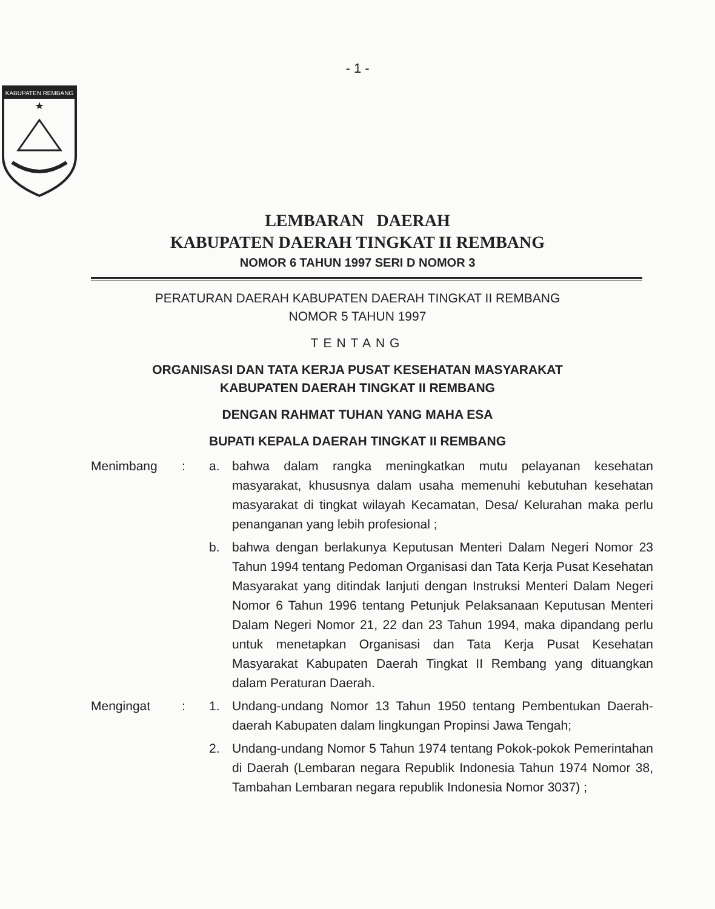- 1 -
KABUPATEN REMBANG
LEMBARAN DAERAH
KABUPATEN DAERAH TINGKAT II REMBANG
NOMOR 6 TAHUN 1997 SERI D NOMOR 3
PERATURAN DAERAH KABUPATEN DAERAH TINGKAT II REMBANG
NOMOR 5 TAHUN 1997
TENTANG
ORGANISASI DAN TATA KERJA PUSAT KESEHATAN MASYARAKAT
KABUPATEN DAERAH TINGKAT II REMBANG
DENGAN RAHMAT TUHAN YANG MAHA ESA
BUPATI KEPALA DAERAH TINGKAT II REMBANG
Menimbang : a. bahwa dalam rangka meningkatkan mutu pelayanan kesehatan masyarakat, khususnya dalam usaha memenuhi kebutuhan kesehatan masyarakat di tingkat wilayah Kecamatan, Desa/ Kelurahan maka perlu penanganan yang lebih profesional ;
b. bahwa dengan berlakunya Keputusan Menteri Dalam Negeri Nomor 23 Tahun 1994 tentang Pedoman Organisasi dan Tata Kerja Pusat Kesehatan Masyarakat yang ditindak lanjuti dengan Instruksi Menteri Dalam Negeri Nomor 6 Tahun 1996 tentang Petunjuk Pelaksanaan Keputusan Menteri Dalam Negeri Nomor 21, 22 dan 23 Tahun 1994, maka dipandang perlu untuk menetapkan Organisasi dan Tata Kerja Pusat Kesehatan Masyarakat Kabupaten Daerah Tingkat II Rembang yang dituangkan dalam Peraturan Daerah.
Mengingat : 1. Undang-undang Nomor 13 Tahun 1950 tentang Pembentukan Daerah-daerah Kabupaten dalam lingkungan Propinsi Jawa Tengah;
2. Undang-undang Nomor 5 Tahun 1974 tentang Pokok-pokok Pemerintahan di Daerah (Lembaran negara Republik Indonesia Tahun 1974 Nomor 38, Tambahan Lembaran negara republik Indonesia Nomor 3037) ;